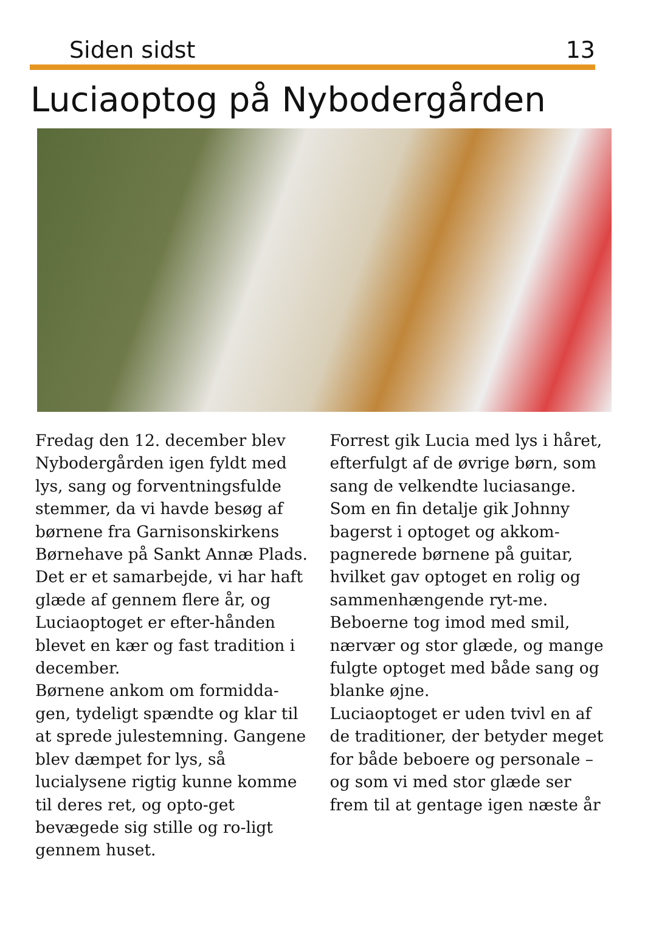Siden sidst 13
Luciaoptog på Nybodergården
Fredag den 12. december blev Nybodergården igen fyldt med lys, sang og forventningsfulde stemmer, da vi havde besøg af børnene fra Garnisonskirkens Børnehave på Sankt Annæ Plads. Det er et samarbejde, vi har haft glæde af gennem flere år, og Luciaoptoget er efter-hånden blevet en kær og fast tradition i december.
Børnene ankom om formidda-gen, tydeligt spændte og klar til at sprede julestemning. Gangene blev dæmpet for lys, så lucialysene rigtig kunne komme til deres ret, og opto-get bevægede sig stille og ro-ligt gennem huset.
Forrest gik Lucia med lys i håret, efterfulgt af de øvrige børn, som sang de velkendte luciasange.
Som en fin detalje gik Johnny bagerst i optoget og akkom-pagnerede børnene på guitar, hvilket gav optoget en rolig og sammenhængende ryt-me. Beboerne tog imod med smil, nærvær og stor glæde, og mange fulgte optoget med både sang og blanke øjne.
Luciaoptoget er uden tvivl en af de traditioner, der betyder meget for både beboere og personale – og som vi med stor glæde ser frem til at gentage igen næste år